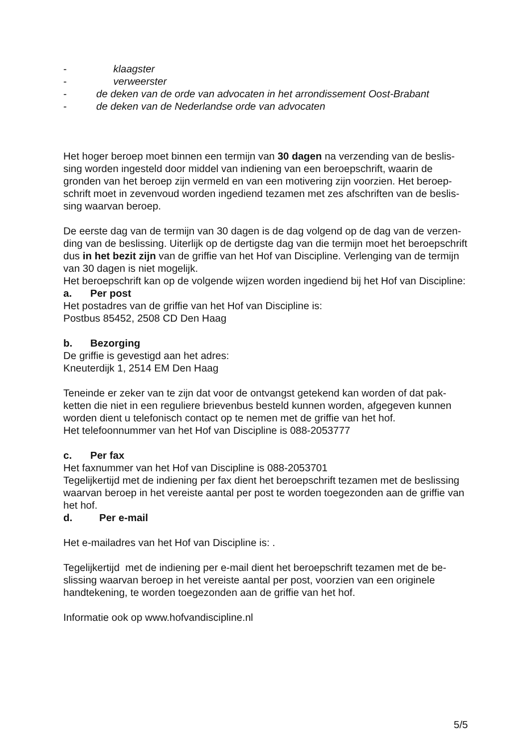- klaagster
- verweerster
- de deken van de orde van advocaten in het arrondissement Oost-Brabant
- de deken van de Nederlandse orde van advocaten
Het hoger beroep moet binnen een termijn van 30 dagen na verzending van de beslis-sing worden ingesteld door middel van indiening van een beroepschrift, waarin de gronden van het beroep zijn vermeld en van een motivering zijn voorzien. Het beroep-schrift moet in zevenvoud worden ingediend tezamen met zes afschriften van de beslis-sing waarvan beroep.
De eerste dag van de termijn van 30 dagen is de dag volgend op de dag van de verzen-ding van de beslissing. Uiterlijk op de dertigste dag van die termijn moet het beroepschrift dus in het bezit zijn van de griffie van het Hof van Discipline. Verlenging van de termijn van 30 dagen is niet mogelijk.
Het beroepschrift kan op de volgende wijzen worden ingediend bij het Hof van Discipline:
a. Per post
Het postadres van de griffie van het Hof van Discipline is:
Postbus 85452, 2508 CD Den Haag
b. Bezorging
De griffie is gevestigd aan het adres:
Kneuterdijk 1, 2514 EM Den Haag
Teneinde er zeker van te zijn dat voor de ontvangst getekend kan worden of dat pak-ketten die niet in een reguliere brievenbus besteld kunnen worden, afgegeven kunnen worden dient u telefonisch contact op te nemen met de griffie van het hof.
Het telefoonnummer van het Hof van Discipline is 088-2053777
c. Per fax
Het faxnummer van het Hof van Discipline is 088-2053701
Tegelijkertijd met de indiening per fax dient het beroepschrift tezamen met de beslissing waarvan beroep in het vereiste aantal per post te worden toegezonden aan de griffie van het hof.
d. Per e-mail
Het e-mailadres van het Hof van Discipline is: .
Tegelijkertijd met de indiening per e-mail dient het beroepschrift tezamen met de be-slissing waarvan beroep in het vereiste aantal per post, voorzien van een originele handtekening, te worden toegezonden aan de griffie van het hof.
Informatie ook op www.hofvandiscipline.nl
5/5